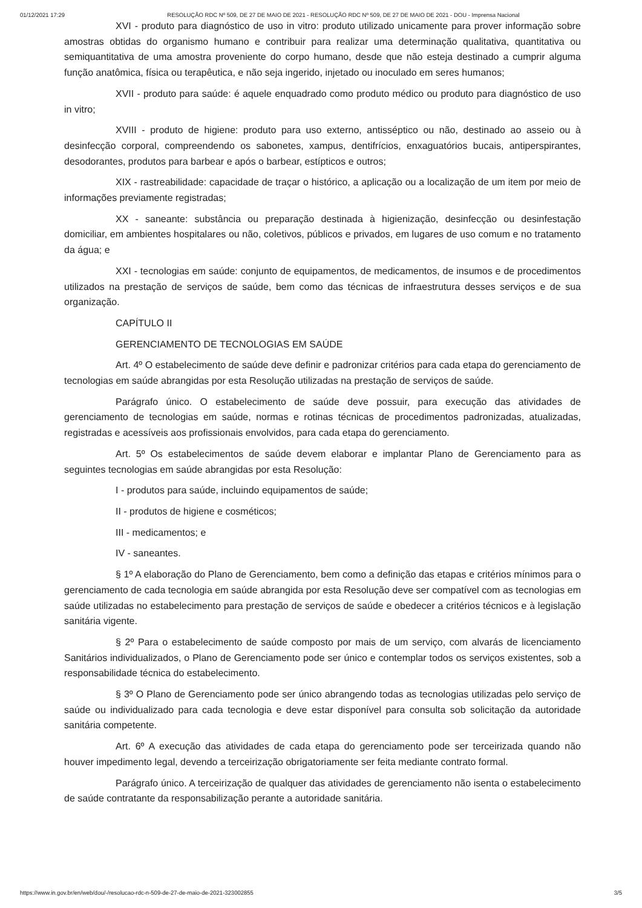01/12/2021 17:29 RESOLUÇÃO RDC Nº 509, DE 27 DE MAIO DE 2021 - RESOLUÇÃO RDC Nº 509, DE 27 DE MAIO DE 2021 - DOU - Imprensa Nacional
XVI - produto para diagnóstico de uso in vitro: produto utilizado unicamente para prover informação sobre amostras obtidas do organismo humano e contribuir para realizar uma determinação qualitativa, quantitativa ou semiquantitativa de uma amostra proveniente do corpo humano, desde que não esteja destinado a cumprir alguma função anatômica, física ou terapêutica, e não seja ingerido, injetado ou inoculado em seres humanos;
XVII - produto para saúde: é aquele enquadrado como produto médico ou produto para diagnóstico de uso in vitro;
XVIII - produto de higiene: produto para uso externo, antisséptico ou não, destinado ao asseio ou à desinfecção corporal, compreendendo os sabonetes, xampus, dentifrícios, enxaguatórios bucais, antiperspirantes, desodorantes, produtos para barbear e após o barbear, estípticos e outros;
XIX - rastreabilidade: capacidade de traçar o histórico, a aplicação ou a localização de um item por meio de informações previamente registradas;
XX - saneante: substância ou preparação destinada à higienização, desinfecção ou desinfestação domiciliar, em ambientes hospitalares ou não, coletivos, públicos e privados, em lugares de uso comum e no tratamento da água; e
XXI - tecnologias em saúde: conjunto de equipamentos, de medicamentos, de insumos e de procedimentos utilizados na prestação de serviços de saúde, bem como das técnicas de infraestrutura desses serviços e de sua organização.
CAPÍTULO II
GERENCIAMENTO DE TECNOLOGIAS EM SAÚDE
Art. 4º O estabelecimento de saúde deve definir e padronizar critérios para cada etapa do gerenciamento de tecnologias em saúde abrangidas por esta Resolução utilizadas na prestação de serviços de saúde.
Parágrafo único. O estabelecimento de saúde deve possuir, para execução das atividades de gerenciamento de tecnologias em saúde, normas e rotinas técnicas de procedimentos padronizadas, atualizadas, registradas e acessíveis aos profissionais envolvidos, para cada etapa do gerenciamento.
Art. 5º Os estabelecimentos de saúde devem elaborar e implantar Plano de Gerenciamento para as seguintes tecnologias em saúde abrangidas por esta Resolução:
I - produtos para saúde, incluindo equipamentos de saúde;
II - produtos de higiene e cosméticos;
III - medicamentos; e
IV - saneantes.
§ 1º A elaboração do Plano de Gerenciamento, bem como a definição das etapas e critérios mínimos para o gerenciamento de cada tecnologia em saúde abrangida por esta Resolução deve ser compatível com as tecnologias em saúde utilizadas no estabelecimento para prestação de serviços de saúde e obedecer a critérios técnicos e à legislação sanitária vigente.
§ 2º Para o estabelecimento de saúde composto por mais de um serviço, com alvarás de licenciamento Sanitários individualizados, o Plano de Gerenciamento pode ser único e contemplar todos os serviços existentes, sob a responsabilidade técnica do estabelecimento.
§ 3º O Plano de Gerenciamento pode ser único abrangendo todas as tecnologias utilizadas pelo serviço de saúde ou individualizado para cada tecnologia e deve estar disponível para consulta sob solicitação da autoridade sanitária competente.
Art. 6º A execução das atividades de cada etapa do gerenciamento pode ser terceirizada quando não houver impedimento legal, devendo a terceirização obrigatoriamente ser feita mediante contrato formal.
Parágrafo único. A terceirização de qualquer das atividades de gerenciamento não isenta o estabelecimento de saúde contratante da responsabilização perante a autoridade sanitária.
https://www.in.gov.br/en/web/dou/-/resolucao-rdc-n-509-de-27-de-maio-de-2021-323002855 3/5